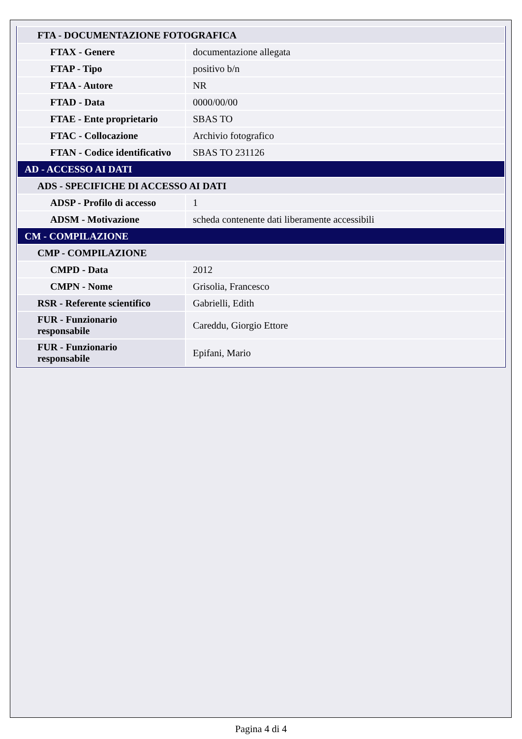| FTA - DOCUMENTAZIONE FOTOGRAFICA | |
| FTAX - Genere | documentazione allegata |
| FTAP - Tipo | positivo b/n |
| FTAA - Autore | NR |
| FTAD - Data | 0000/00/00 |
| FTAE - Ente proprietario | SBAS TO |
| FTAC - Collocazione | Archivio fotografico |
| FTAN - Codice identificativo | SBAS TO 231126 |
| AD - ACCESSO AI DATI | |
| ADS - SPECIFICHE DI ACCESSO AI DATI | |
| ADSP - Profilo di accesso | 1 |
| ADSM - Motivazione | scheda contenente dati liberamente accessibili |
| CM - COMPILAZIONE | |
| CMP - COMPILAZIONE | |
| CMPD - Data | 2012 |
| CMPN - Nome | Grisolia, Francesco |
| RSR - Referente scientifico | Gabrielli, Edith |
| FUR - Funzionario responsabile | Careddu, Giorgio Ettore |
| FUR - Funzionario responsabile | Epifani, Mario |
Pagina 4 di 4